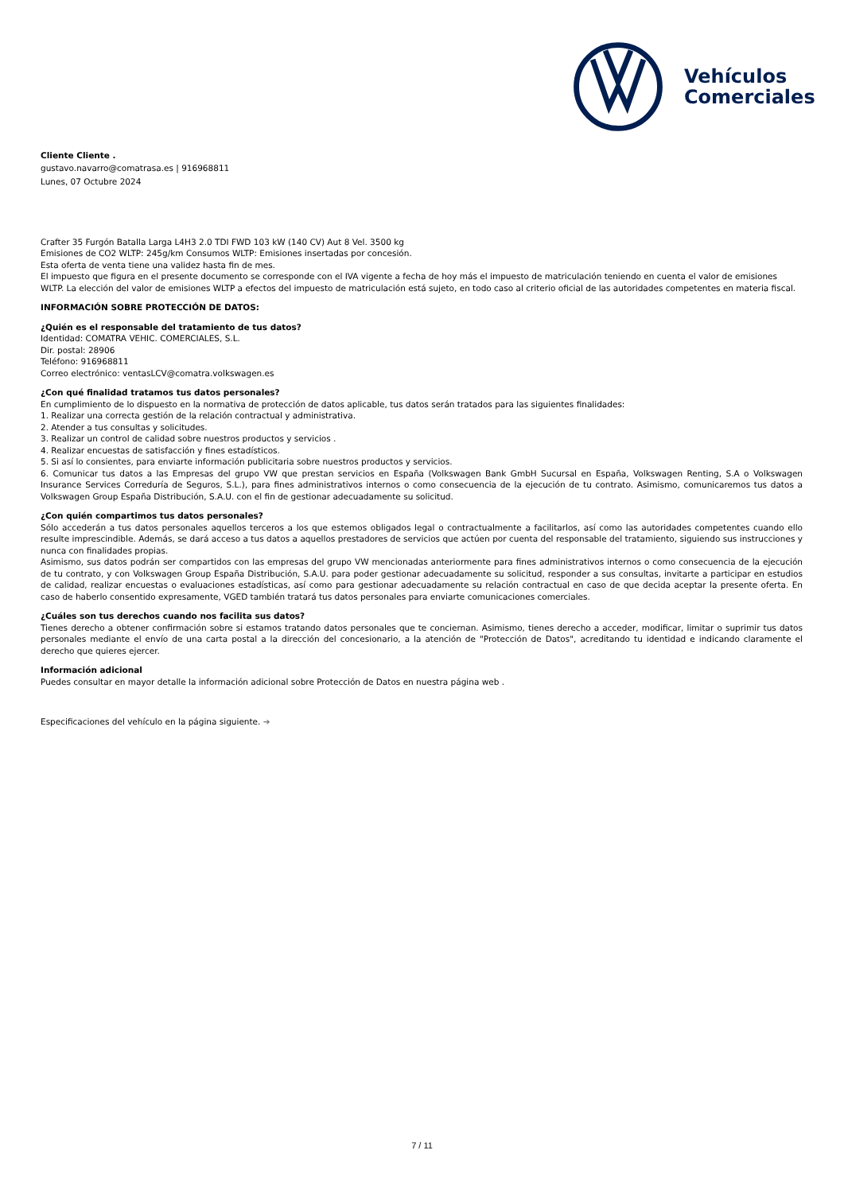Vehículos
Comerciales
Cliente Cliente .
gustavo.navarro@comatrasa.es | 916968811
Lunes, 07 Octubre 2024
Crafter 35 Furgón Batalla Larga L4H3 2.0 TDI FWD 103 kW (140 CV) Aut 8 Vel. 3500 kg
Emisiones de CO2 WLTP: 245g/km Consumos WLTP: Emisiones insertadas por concesión.
Esta oferta de venta tiene una validez hasta fin de mes.
El impuesto que figura en el presente documento se corresponde con el IVA vigente a fecha de hoy más el impuesto de matriculación teniendo en cuenta el valor de emisiones WLTP. La elección del valor de emisiones WLTP a efectos del impuesto de matriculación está sujeto, en todo caso al criterio oficial de las autoridades competentes en materia fiscal.
INFORMACIÓN SOBRE PROTECCIÓN DE DATOS:
¿Quién es el responsable del tratamiento de tus datos?
Identidad: COMATRA VEHIC. COMERCIALES, S.L.
Dir. postal: 28906
Teléfono: 916968811
Correo electrónico: ventasLCV@comatra.volkswagen.es
¿Con qué finalidad tratamos tus datos personales?
En cumplimiento de lo dispuesto en la normativa de protección de datos aplicable, tus datos serán tratados para las siguientes finalidades:
1. Realizar una correcta gestión de la relación contractual y administrativa.
2. Atender a tus consultas y solicitudes.
3. Realizar un control de calidad sobre nuestros productos y servicios .
4. Realizar encuestas de satisfacción y fines estadísticos.
5. Si así lo consientes, para enviarte información publicitaria sobre nuestros productos y servicios.
6. Comunicar tus datos a las Empresas del grupo VW que prestan servicios en España (Volkswagen Bank GmbH Sucursal en España, Volkswagen Renting, S.A o Volkswagen Insurance Services Correduría de Seguros, S.L.), para fines administrativos internos o como consecuencia de la ejecución de tu contrato. Asimismo, comunicaremos tus datos a Volkswagen Group España Distribución, S.A.U. con el fin de gestionar adecuadamente su solicitud.
¿Con quién compartimos tus datos personales?
Sólo accederán a tus datos personales aquellos terceros a los que estemos obligados legal o contractualmente a facilitarlos, así como las autoridades competentes cuando ello resulte imprescindible. Además, se dará acceso a tus datos a aquellos prestadores de servicios que actúen por cuenta del responsable del tratamiento, siguiendo sus instrucciones y nunca con finalidades propias.
Asimismo, sus datos podrán ser compartidos con las empresas del grupo VW mencionadas anteriormente para fines administrativos internos o como consecuencia de la ejecución de tu contrato, y con Volkswagen Group España Distribución, S.A.U. para poder gestionar adecuadamente su solicitud, responder a sus consultas, invitarte a participar en estudios de calidad, realizar encuestas o evaluaciones estadísticas, así como para gestionar adecuadamente su relación contractual en caso de que decida aceptar la presente oferta. En caso de haberlo consentido expresamente, VGED también tratará tus datos personales para enviarte comunicaciones comerciales.
¿Cuáles son tus derechos cuando nos facilita sus datos?
Tienes derecho a obtener confirmación sobre si estamos tratando datos personales que te conciernan. Asimismo, tienes derecho a acceder, modificar, limitar o suprimir tus datos personales mediante el envío de una carta postal a la dirección del concesionario, a la atención de "Protección de Datos", acreditando tu identidad e indicando claramente el derecho que quieres ejercer.
Información adicional
Puedes consultar en mayor detalle la información adicional sobre Protección de Datos en nuestra página web .
Especificaciones del vehículo en la página siguiente. ➔
7 / 11